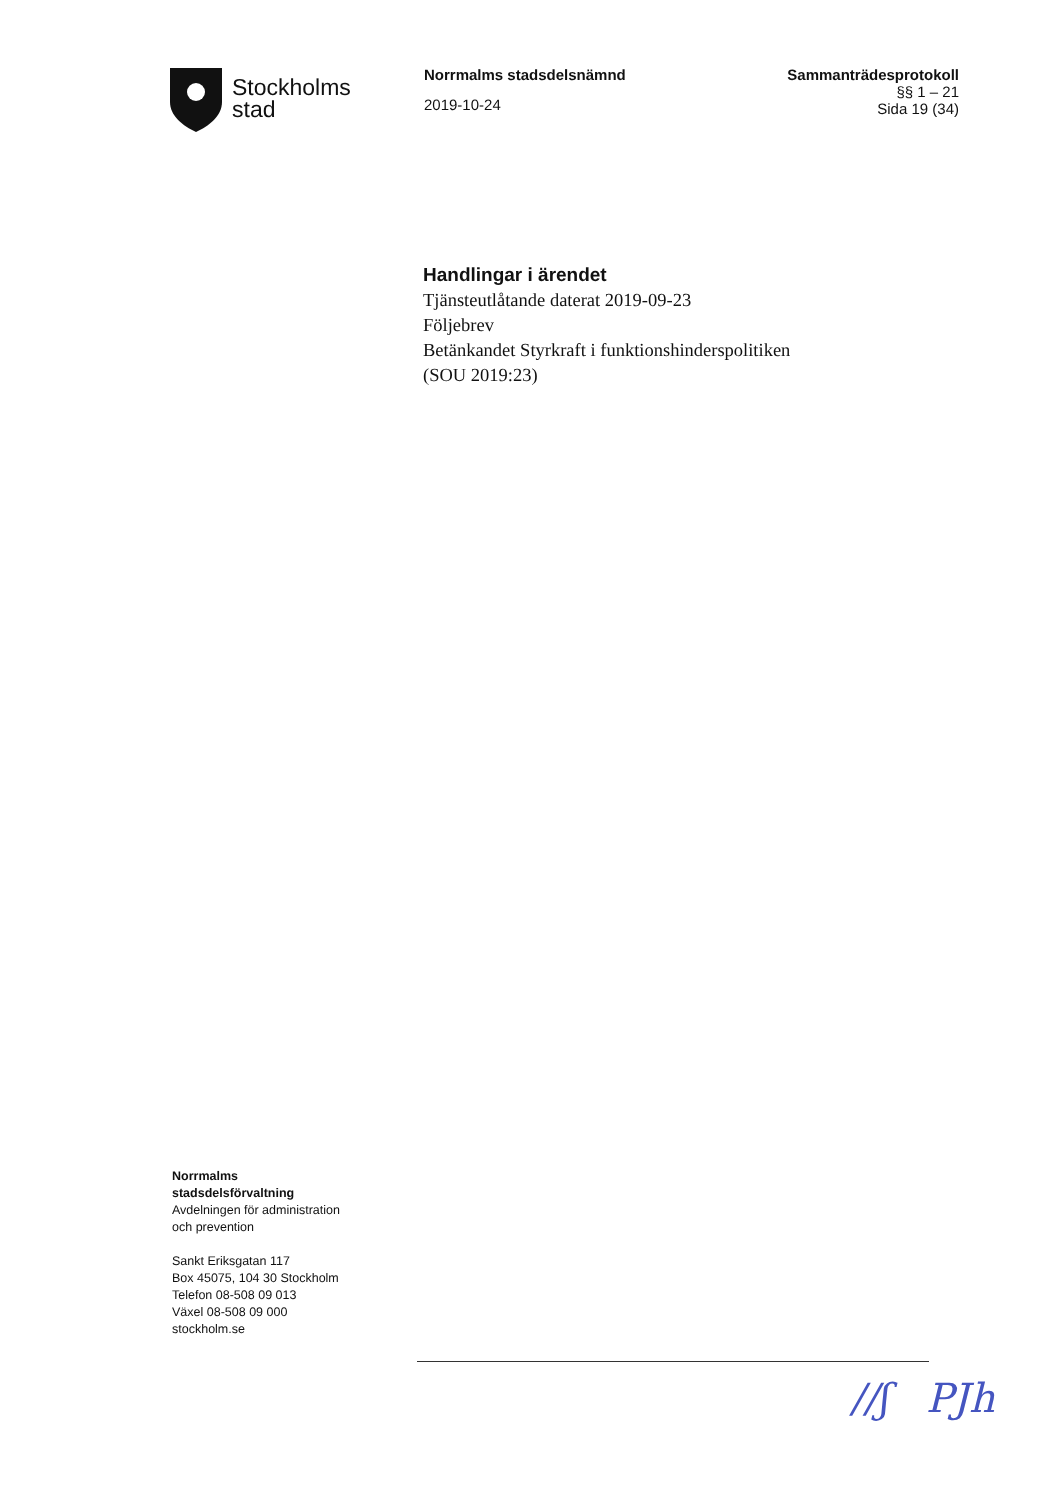Stockholms
stad
Norrmalms stadsdelsnämnd
2019-10-24
Sammanträdesprotokoll
§§ 1 – 21
Sida 19 (34)
Handlingar i ärendet
Tjänsteutlåtande daterat 2019-09-23
Följebrev
Betänkandet Styrkraft i funktionshinderspolitiken
(SOU 2019:23)
Norrmalms
stadsdelsförvaltning
Avdelningen för administration
och prevention
Sankt Eriksgatan 117
Box 45075, 104 30 Stockholm
Telefon 08-508 09 013
Växel 08-508 09 000
stockholm.se
//ʃ PJh